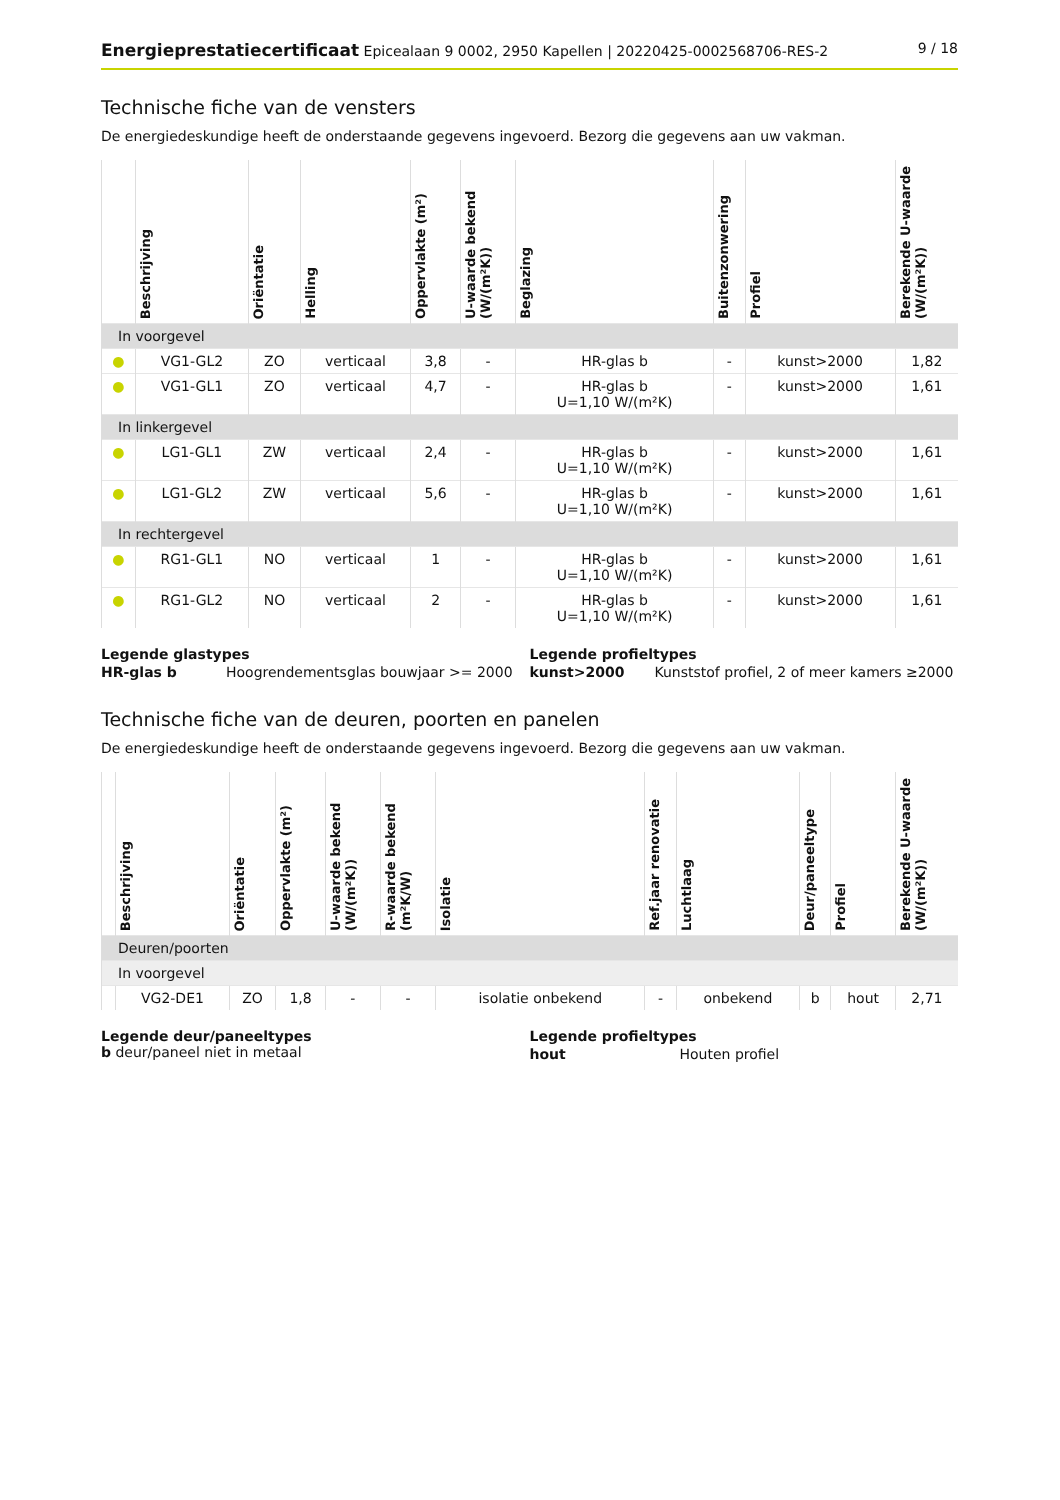Energieprestatiecertificaat Epicealaan 9 0002, 2950 Kapellen | 20220425-0002568706-RES-2 9 / 18
Technische fiche van de vensters
De energiedeskundige heeft de onderstaande gegevens ingevoerd. Bezorg die gegevens aan uw vakman.
| | Beschrijving | Oriëntatie | Helling | Oppervlakte (m²) | U-waarde bekend (W/(m²K)) | Beglazing | Buitenzonwering | Profiel | Berekende U-waarde (W/(m²K)) |
| --- | --- | --- | --- | --- | --- | --- | --- | --- | --- |
| In voorgevel | | | | | | | | | |
| ● | VG1-GL2 | ZO | verticaal | 3,8 | - | HR-glas b | - | kunst>2000 | 1,82 |
| ● | VG1-GL1 | ZO | verticaal | 4,7 | - | HR-glas b U=1,10 W/(m²K) | - | kunst>2000 | 1,61 |
| In linkergevel | | | | | | | | | |
| ● | LG1-GL1 | ZW | verticaal | 2,4 | - | HR-glas b U=1,10 W/(m²K) | - | kunst>2000 | 1,61 |
| ● | LG1-GL2 | ZW | verticaal | 5,6 | - | HR-glas b U=1,10 W/(m²K) | - | kunst>2000 | 1,61 |
| In rechtergevel | | | | | | | | | |
| ● | RG1-GL1 | NO | verticaal | 1 | - | HR-glas b U=1,10 W/(m²K) | - | kunst>2000 | 1,61 |
| ● | RG1-GL2 | NO | verticaal | 2 | - | HR-glas b U=1,10 W/(m²K) | - | kunst>2000 | 1,61 |
Legende glastypes
| HR-glas b | Hoogrendementsglas bouwjaar >= 2000 |
Legende profieltypes
| kunst>2000 | Kunststof profiel, 2 of meer kamers ≥2000 |
Technische fiche van de deuren, poorten en panelen
De energiedeskundige heeft de onderstaande gegevens ingevoerd. Bezorg die gegevens aan uw vakman.
| | Beschrijving | Oriëntatie | Oppervlakte (m²) | U-waarde bekend (W/(m²K)) | R-waarde bekend (m²K/W) | Isolatie | Ref.jaar renovatie | Luchtlaag | Deur/paneeltype | Profiel | Berekende U-waarde (W/(m²K)) |
| --- | --- | --- | --- | --- | --- | --- | --- | --- | --- | --- | --- |
| Deuren/poorten | | | | | | | | | | | |
| In voorgevel | | | | | | | | | | | |
| | VG2-DE1 | ZO | 1,8 | - | - | isolatie onbekend | - | onbekend | b | hout | 2,71 |
Legende deur/paneeltypes
b deur/paneel niet in metaal
Legende profieltypes
| hout | Houten profiel |